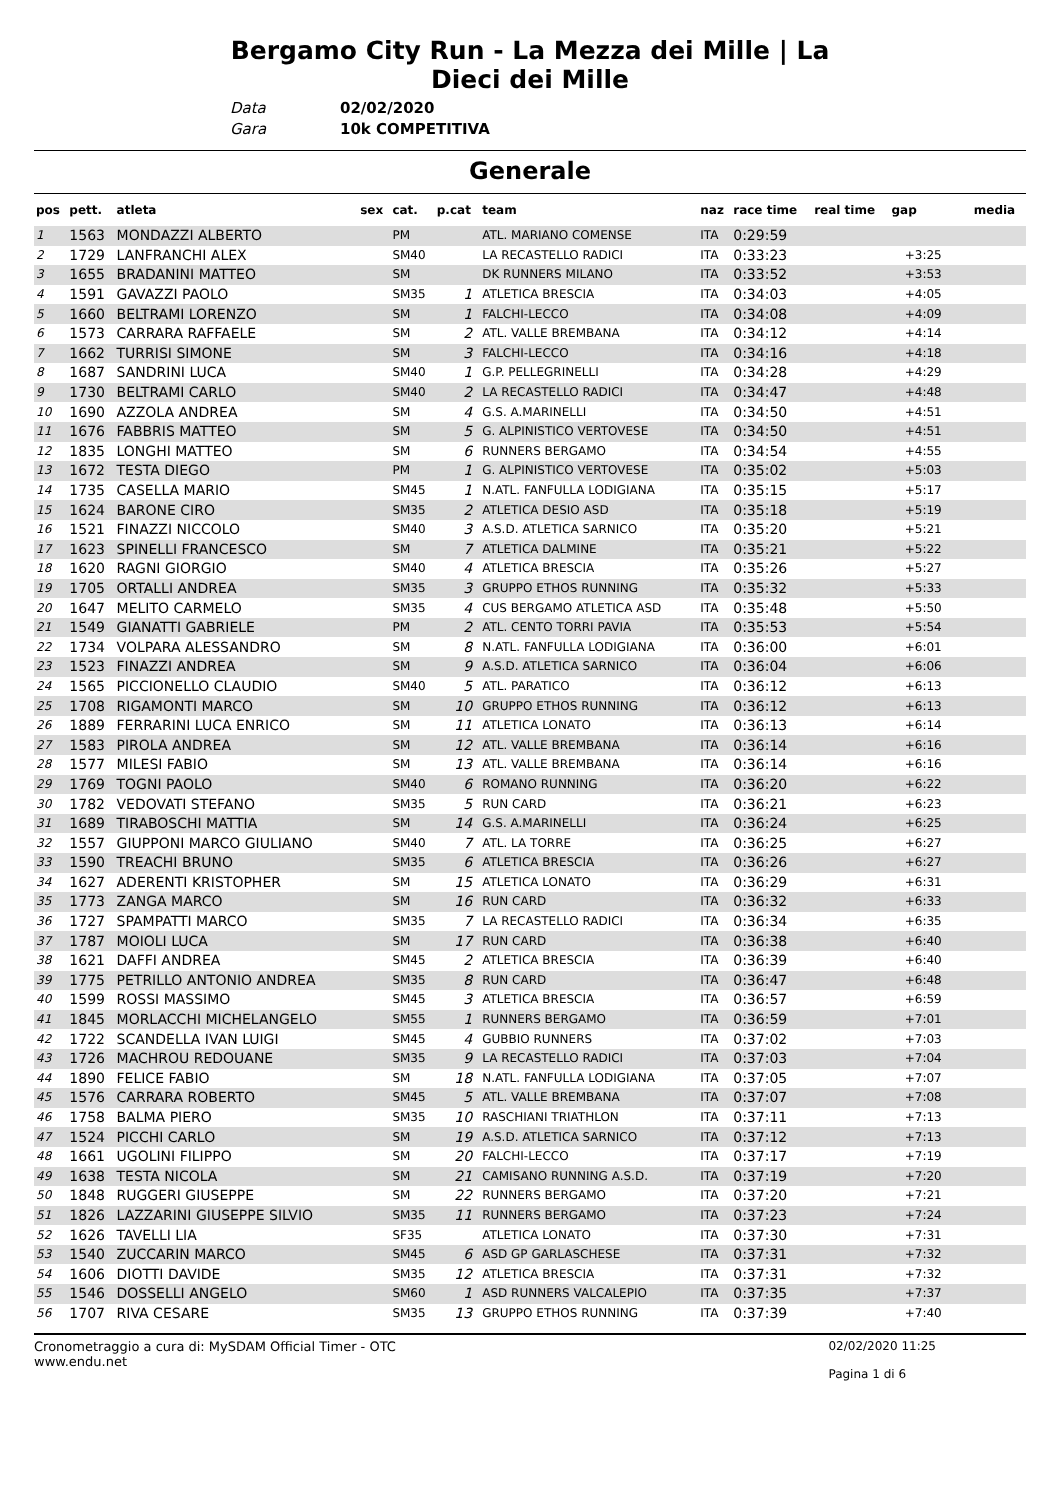Bergamo City Run - La Mezza dei Mille | La Dieci dei Mille
Data 02/02/2020
Gara 10k COMPETITIVA
Generale
| pos | pett. | atleta | sex | cat. | p.cat | team | naz | race time | real time | gap | media |
| --- | --- | --- | --- | --- | --- | --- | --- | --- | --- | --- | --- |
| 1 | 1563 | MONDAZZI ALBERTO | | PM | | ATL. MARIANO COMENSE | ITA | 0:29:59 | | | |
| 2 | 1729 | LANFRANCHI ALEX | | SM40 | | LA RECASTELLO RADICI | ITA | 0:33:23 | | +3:25 | |
| 3 | 1655 | BRADANINI MATTEO | | SM | | DK RUNNERS MILANO | ITA | 0:33:52 | | +3:53 | |
| 4 | 1591 | GAVAZZI PAOLO | | SM35 | 1 | ATLETICA BRESCIA | ITA | 0:34:03 | | +4:05 | |
| 5 | 1660 | BELTRAMI LORENZO | | SM | 1 | FALCHI-LECCO | ITA | 0:34:08 | | +4:09 | |
| 6 | 1573 | CARRARA RAFFAELE | | SM | 2 | ATL. VALLE BREMBANA | ITA | 0:34:12 | | +4:14 | |
| 7 | 1662 | TURRISI SIMONE | | SM | 3 | FALCHI-LECCO | ITA | 0:34:16 | | +4:18 | |
| 8 | 1687 | SANDRINI LUCA | | SM40 | 1 | G.P. PELLEGRINELLI | ITA | 0:34:28 | | +4:29 | |
| 9 | 1730 | BELTRAMI CARLO | | SM40 | 2 | LA RECASTELLO RADICI | ITA | 0:34:47 | | +4:48 | |
| 10 | 1690 | AZZOLA ANDREA | | SM | 4 | G.S. A.MARINELLI | ITA | 0:34:50 | | +4:51 | |
| 11 | 1676 | FABBRIS MATTEO | | SM | 5 | G. ALPINISTICO VERTOVESE | ITA | 0:34:50 | | +4:51 | |
| 12 | 1835 | LONGHI MATTEO | | SM | 6 | RUNNERS BERGAMO | ITA | 0:34:54 | | +4:55 | |
| 13 | 1672 | TESTA DIEGO | | PM | 1 | G. ALPINISTICO VERTOVESE | ITA | 0:35:02 | | +5:03 | |
| 14 | 1735 | CASELLA MARIO | | SM45 | 1 | N.ATL. FANFULLA LODIGIANA | ITA | 0:35:15 | | +5:17 | |
| 15 | 1624 | BARONE CIRO | | SM35 | 2 | ATLETICA DESIO ASD | ITA | 0:35:18 | | +5:19 | |
| 16 | 1521 | FINAZZI NICCOLO | | SM40 | 3 | A.S.D. ATLETICA SARNICO | ITA | 0:35:20 | | +5:21 | |
| 17 | 1623 | SPINELLI FRANCESCO | | SM | 7 | ATLETICA DALMINE | ITA | 0:35:21 | | +5:22 | |
| 18 | 1620 | RAGNI GIORGIO | | SM40 | 4 | ATLETICA BRESCIA | ITA | 0:35:26 | | +5:27 | |
| 19 | 1705 | ORTALLI ANDREA | | SM35 | 3 | GRUPPO ETHOS RUNNING | ITA | 0:35:32 | | +5:33 | |
| 20 | 1647 | MELITO CARMELO | | SM35 | 4 | CUS BERGAMO ATLETICA ASD | ITA | 0:35:48 | | +5:50 | |
| 21 | 1549 | GIANATTI GABRIELE | | PM | 2 | ATL. CENTO TORRI PAVIA | ITA | 0:35:53 | | +5:54 | |
| 22 | 1734 | VOLPARA ALESSANDRO | | SM | 8 | N.ATL. FANFULLA LODIGIANA | ITA | 0:36:00 | | +6:01 | |
| 23 | 1523 | FINAZZI ANDREA | | SM | 9 | A.S.D. ATLETICA SARNICO | ITA | 0:36:04 | | +6:06 | |
| 24 | 1565 | PICCIONELLO CLAUDIO | | SM40 | 5 | ATL. PARATICO | ITA | 0:36:12 | | +6:13 | |
| 25 | 1708 | RIGAMONTI MARCO | | SM | 10 | GRUPPO ETHOS RUNNING | ITA | 0:36:12 | | +6:13 | |
| 26 | 1889 | FERRARINI LUCA ENRICO | | SM | 11 | ATLETICA LONATO | ITA | 0:36:13 | | +6:14 | |
| 27 | 1583 | PIROLA ANDREA | | SM | 12 | ATL. VALLE BREMBANA | ITA | 0:36:14 | | +6:16 | |
| 28 | 1577 | MILESI FABIO | | SM | 13 | ATL. VALLE BREMBANA | ITA | 0:36:14 | | +6:16 | |
| 29 | 1769 | TOGNI PAOLO | | SM40 | 6 | ROMANO RUNNING | ITA | 0:36:20 | | +6:22 | |
| 30 | 1782 | VEDOVATI STEFANO | | SM35 | 5 | RUN CARD | ITA | 0:36:21 | | +6:23 | |
| 31 | 1689 | TIRABOSCHI MATTIA | | SM | 14 | G.S. A.MARINELLI | ITA | 0:36:24 | | +6:25 | |
| 32 | 1557 | GIUPPONI MARCO GIULIANO | | SM40 | 7 | ATL. LA TORRE | ITA | 0:36:25 | | +6:27 | |
| 33 | 1590 | TREACHI BRUNO | | SM35 | 6 | ATLETICA BRESCIA | ITA | 0:36:26 | | +6:27 | |
| 34 | 1627 | ADERENTI KRISTOPHER | | SM | 15 | ATLETICA LONATO | ITA | 0:36:29 | | +6:31 | |
| 35 | 1773 | ZANGA MARCO | | SM | 16 | RUN CARD | ITA | 0:36:32 | | +6:33 | |
| 36 | 1727 | SPAMPATTI MARCO | | SM35 | 7 | LA RECASTELLO RADICI | ITA | 0:36:34 | | +6:35 | |
| 37 | 1787 | MOIOLI LUCA | | SM | 17 | RUN CARD | ITA | 0:36:38 | | +6:40 | |
| 38 | 1621 | DAFFI ANDREA | | SM45 | 2 | ATLETICA BRESCIA | ITA | 0:36:39 | | +6:40 | |
| 39 | 1775 | PETRILLO ANTONIO ANDREA | | SM35 | 8 | RUN CARD | ITA | 0:36:47 | | +6:48 | |
| 40 | 1599 | ROSSI MASSIMO | | SM45 | 3 | ATLETICA BRESCIA | ITA | 0:36:57 | | +6:59 | |
| 41 | 1845 | MORLACCHI MICHELANGELO | | SM55 | 1 | RUNNERS BERGAMO | ITA | 0:36:59 | | +7:01 | |
| 42 | 1722 | SCANDELLA IVAN LUIGI | | SM45 | 4 | GUBBIO RUNNERS | ITA | 0:37:02 | | +7:03 | |
| 43 | 1726 | MACHROU REDOUANE | | SM35 | 9 | LA RECASTELLO RADICI | ITA | 0:37:03 | | +7:04 | |
| 44 | 1890 | FELICE FABIO | | SM | 18 | N.ATL. FANFULLA LODIGIANA | ITA | 0:37:05 | | +7:07 | |
| 45 | 1576 | CARRARA ROBERTO | | SM45 | 5 | ATL. VALLE BREMBANA | ITA | 0:37:07 | | +7:08 | |
| 46 | 1758 | BALMA PIERO | | SM35 | 10 | RASCHIANI TRIATHLON | ITA | 0:37:11 | | +7:13 | |
| 47 | 1524 | PICCHI CARLO | | SM | 19 | A.S.D. ATLETICA SARNICO | ITA | 0:37:12 | | +7:13 | |
| 48 | 1661 | UGOLINI FILIPPO | | SM | 20 | FALCHI-LECCO | ITA | 0:37:17 | | +7:19 | |
| 49 | 1638 | TESTA NICOLA | | SM | 21 | CAMISANO RUNNING A.S.D. | ITA | 0:37:19 | | +7:20 | |
| 50 | 1848 | RUGGERI GIUSEPPE | | SM | 22 | RUNNERS BERGAMO | ITA | 0:37:20 | | +7:21 | |
| 51 | 1826 | LAZZARINI GIUSEPPE SILVIO | | SM35 | 11 | RUNNERS BERGAMO | ITA | 0:37:23 | | +7:24 | |
| 52 | 1626 | TAVELLI LIA | | SF35 | | ATLETICA LONATO | ITA | 0:37:30 | | +7:31 | |
| 53 | 1540 | ZUCCARIN MARCO | | SM45 | 6 | ASD GP GARLASCHESE | ITA | 0:37:31 | | +7:32 | |
| 54 | 1606 | DIOTTI DAVIDE | | SM35 | 12 | ATLETICA BRESCIA | ITA | 0:37:31 | | +7:32 | |
| 55 | 1546 | DOSSELLI ANGELO | | SM60 | 1 | ASD RUNNERS VALCALEPIO | ITA | 0:37:35 | | +7:37 | |
| 56 | 1707 | RIVA CESARE | | SM35 | 13 | GRUPPO ETHOS RUNNING | ITA | 0:37:39 | | +7:40 | |
Cronometraggio a cura di: MySDAM Official Timer - OTC
www.endu.net
02/02/2020 11:25
Pagina 1 di 6